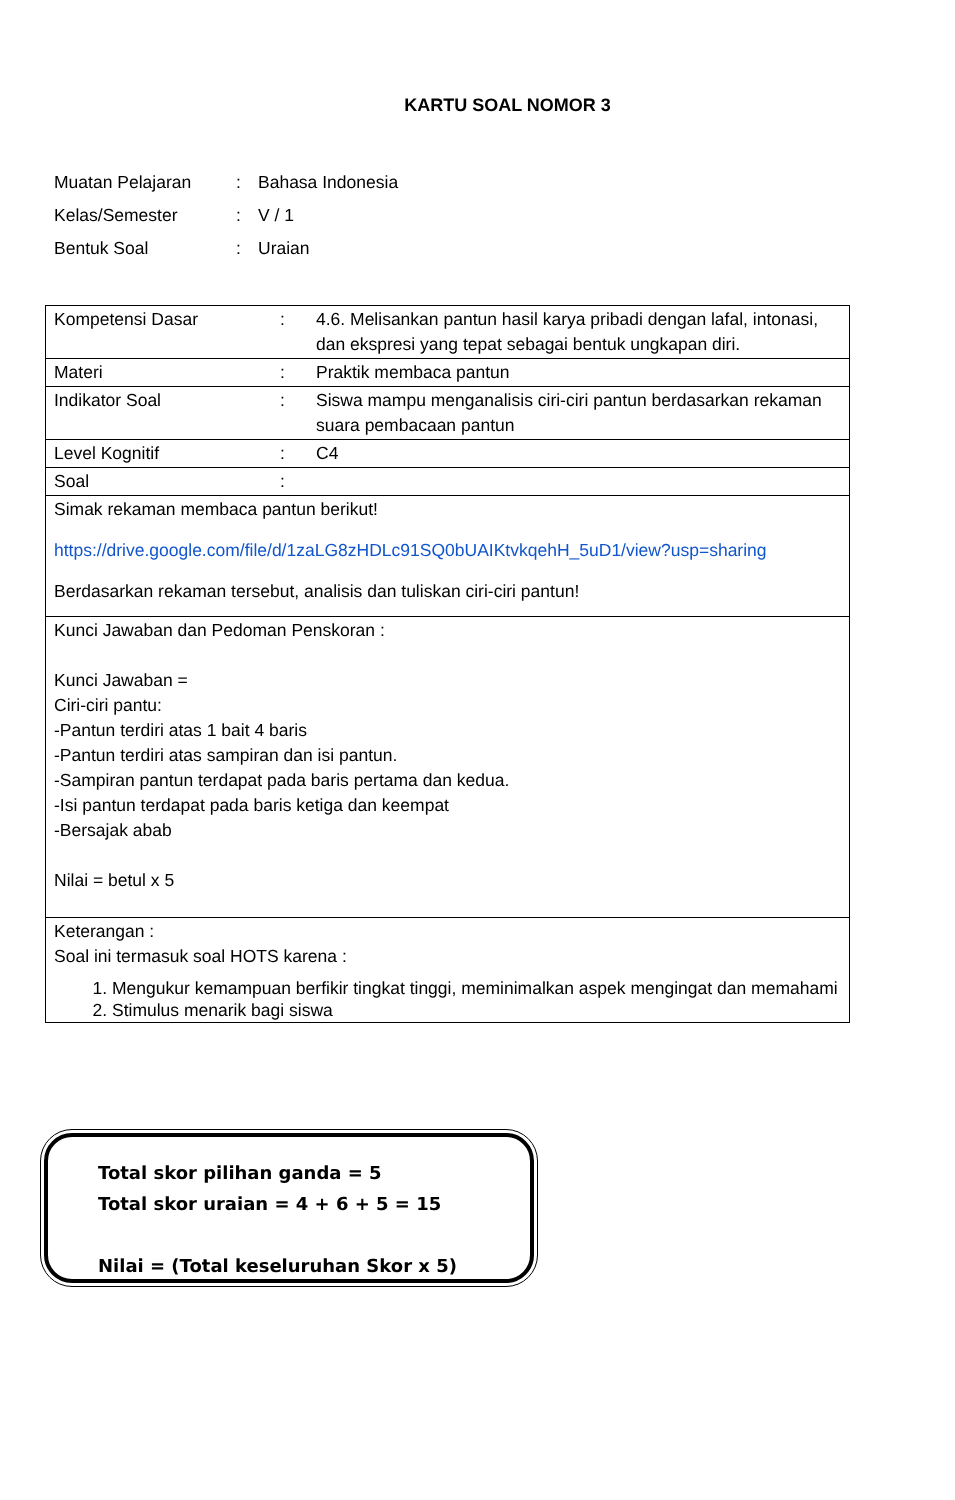KARTU SOAL NOMOR 3
| Muatan Pelajaran | : | Bahasa Indonesia |
| Kelas/Semester | : | V / 1 |
| Bentuk Soal | : | Uraian |
| Kompetensi Dasar | : | 4.6. Melisankan pantun hasil karya pribadi dengan lafal, intonasi, dan ekspresi yang tepat sebagai bentuk ungkapan diri. |
| Materi | : | Praktik membaca pantun |
| Indikator Soal | : | Siswa mampu menganalisis ciri-ciri pantun berdasarkan rekaman suara pembacaan pantun |
| Level Kognitif | : | C4 |
| Soal | : | |
| Simak rekaman membaca pantun berikut! https://drive.google.com/file/d/1zaLG8zHDLc91SQ0bUAIKtvkqehH_5uD1/view?usp=sharing Berdasarkan rekaman tersebut, analisis dan tuliskan ciri-ciri pantun! | | |
| Kunci Jawaban dan Pedoman Penskoran : Kunci Jawaban = Ciri-ciri pantu: -Pantun terdiri atas 1 bait 4 baris -Pantun terdiri atas sampiran dan isi pantun. -Sampiran pantun terdapat pada baris pertama dan kedua. -Isi pantun terdapat pada baris ketiga dan keempat -Bersajak abab Nilai = betul x 5 | | |
| Keterangan : Soal ini termasuk soal HOTS karena : 1. Mengukur kemampuan berfikir tingkat tinggi, meminimalkan aspek mengingat dan memahami 2. Stimulus menarik bagi siswa | | |
Total skor pilihan ganda = 5
Total skor uraian = 4 + 6 + 5 = 15
Nilai = (Total keseluruhan Skor x 5)